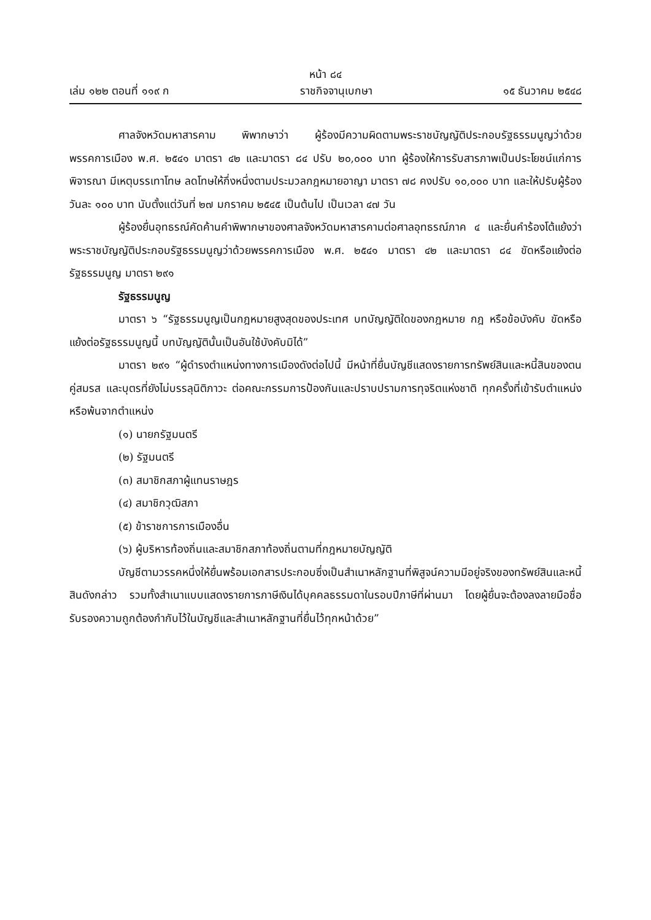หน้า ๘๔
เล่ม ๑๒๒ ตอนที่ ๑๑๙ ก ราชกิจจานุเบกษา ๑๕ ธันวาคม ๒๕๔๘
ศาลจังหวัดมหาสารคาม พิพากษาว่า ผู้ร้องมีความผิดตามพระราชบัญญัติประกอบรัฐธรรมนูญว่าด้วยพรรคการเมือง พ.ศ. ๒๕๔๑ มาตรา ๔๒ และมาตรา ๘๔ ปรับ ๒๐,๐๐๐ บาท ผู้ร้องให้การรับสารภาพเป็นประโยชน์แก่การพิจารณา มีเหตุบรรเทาโทษ ลดโทษให้กึ่งหนึ่งตามประมวลกฎหมายอาญา มาตรา ๗๘ คงปรับ ๑๐,๐๐๐ บาท และให้ปรับผู้ร้องวันละ ๑๐๐ บาท นับตั้งแต่วันที่ ๒๗ มกราคม ๒๕๔๕ เป็นต้นไป เป็นเวลา ๔๗ วัน
ผู้ร้องยื่นอุทธรณ์คัดค้านคำพิพากษาของศาลจังหวัดมหาสารคามต่อศาลอุทธรณ์ภาค ๔ และยื่นคำร้องโต้แย้งว่า พระราชบัญญัติประกอบรัฐธรรมนูญว่าด้วยพรรคการเมือง พ.ศ. ๒๕๔๑ มาตรา ๔๒ และมาตรา ๘๔ ขัดหรือแย้งต่อรัฐธรรมนูญ มาตรา ๒๙๑
รัฐธรรมนูญ
มาตรา ๖ “รัฐธรรมนูญเป็นกฎหมายสูงสุดของประเทศ บทบัญญัติใดของกฎหมาย กฎ หรือข้อบังคับ ขัดหรือแย้งต่อรัฐธรรมนูญนี้ บทบัญญัตินั้นเป็นอันใช้บังคับมิได้”
มาตรา ๒๙๑ “ผู้ดำรงตำแหน่งทางการเมืองดังต่อไปนี้ มีหน้าที่ยื่นบัญชีแสดงรายการทรัพย์สินและหนี้สินของตน คู่สมรส และบุตรที่ยังไม่บรรลุนิติภาวะ ต่อคณะกรรมการป้องกันและปราบปรามการทุจริตแห่งชาติ ทุกครั้งที่เข้ารับตำแหน่งหรือพ้นจากตำแหน่ง
(๑) นายกรัฐมนตรี
(๒) รัฐมนตรี
(๓) สมาชิกสภาผู้แทนราษฎร
(๔) สมาชิกวุฒิสภา
(๕) ข้าราชการการเมืองอื่น
(๖) ผู้บริหารท้องถิ่นและสมาชิกสภาท้องถิ่นตามที่กฎหมายบัญญัติ
บัญชีตามวรรคหนึ่งให้ยื่นพร้อมเอกสารประกอบซึ่งเป็นสำเนาหลักฐานที่พิสูจน์ความมีอยู่จริงของทรัพย์สินและหนี้สินดังกล่าว รวมทั้งสำเนาแบบแสดงรายการภาษีเงินได้บุคคลธรรมดาในรอบปีภาษีที่ผ่านมา โดยผู้ยื่นจะต้องลงลายมือชื่อรับรองความถูกต้องกำกับไว้ในบัญชีและสำเนาหลักฐานที่ยื่นไว้ทุกหน้าด้วย”